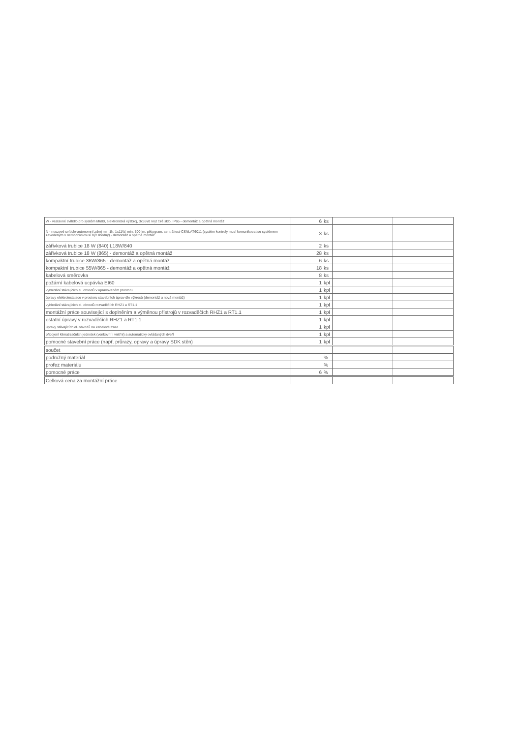| W - vestavné svítidlo pro systém M600, elektronická výzbroj, 3x55W, kryt čiré sklo, IP65 - demontáž a opětná montáž | 6 | ks | | |
| N - nouzové svítidlo-autonomní zdroj min 1h, 1x11W, min. 500 lm, piktogram, centráltest-CSNLAT6011 (systém kontroly musí komunikovat se systémem zavedeným v nemocnici-musí být shodný) - demontáž a opětná montáž | 3 | ks | | |
| zářivková trubice 18 W (840) L18W/840 | 2 | ks | | |
| zářivková trubice 18 W (865) - demontáž a opětná montáž | 28 | ks | | |
| kompaktní trubice 36W/865 - demontáž a opětná montáž | 6 | ks | | |
| kompaktní trubice 55W/865 - demontáž a opětná montáž | 18 | ks | | |
| kabelová směrovka | 8 | ks | | |
| požární kabelová ucpávka EI60 | 1 | kpl | | |
| vyhledání stávajících el. obvodů v upravovaném prostoru | 1 | kpl | | |
| úpravy elektroinstalace v prostoru stavebních úprav dle výkresů (demontáž a nová montáž) | 1 | kpl | | |
| vyhledání stávajících el. obvodů rozvaděčích RHZ1 a RT1.1 | 1 | kpl | | |
| montážní práce související s doplněním a výměnou přístrojů v rozvaděčích RHZ1 a RT1.1 | 1 | kpl | | |
| ostatní úpravy v rozvaděčích RHZ1 a RT1.1 | 1 | kpl | | |
| úpravy stávajících el. obvodů na kabelové trase | 1 | kpl | | |
| připojení klimatizačních jednotek (venkovní i vnitřní) a automaticky ovládaných dveří | 1 | kpl | | |
| pomocné stavební práce (např. průrazy, opravy a úpravy SDK stěn) | 1 | kpl | | |
| součet | | | | |
| podružný materiál | | % | | |
| prořez materiálu | | % | | |
| pomocné práce | 6 | % | | |
| Celková cena za montážní práce | | | | |